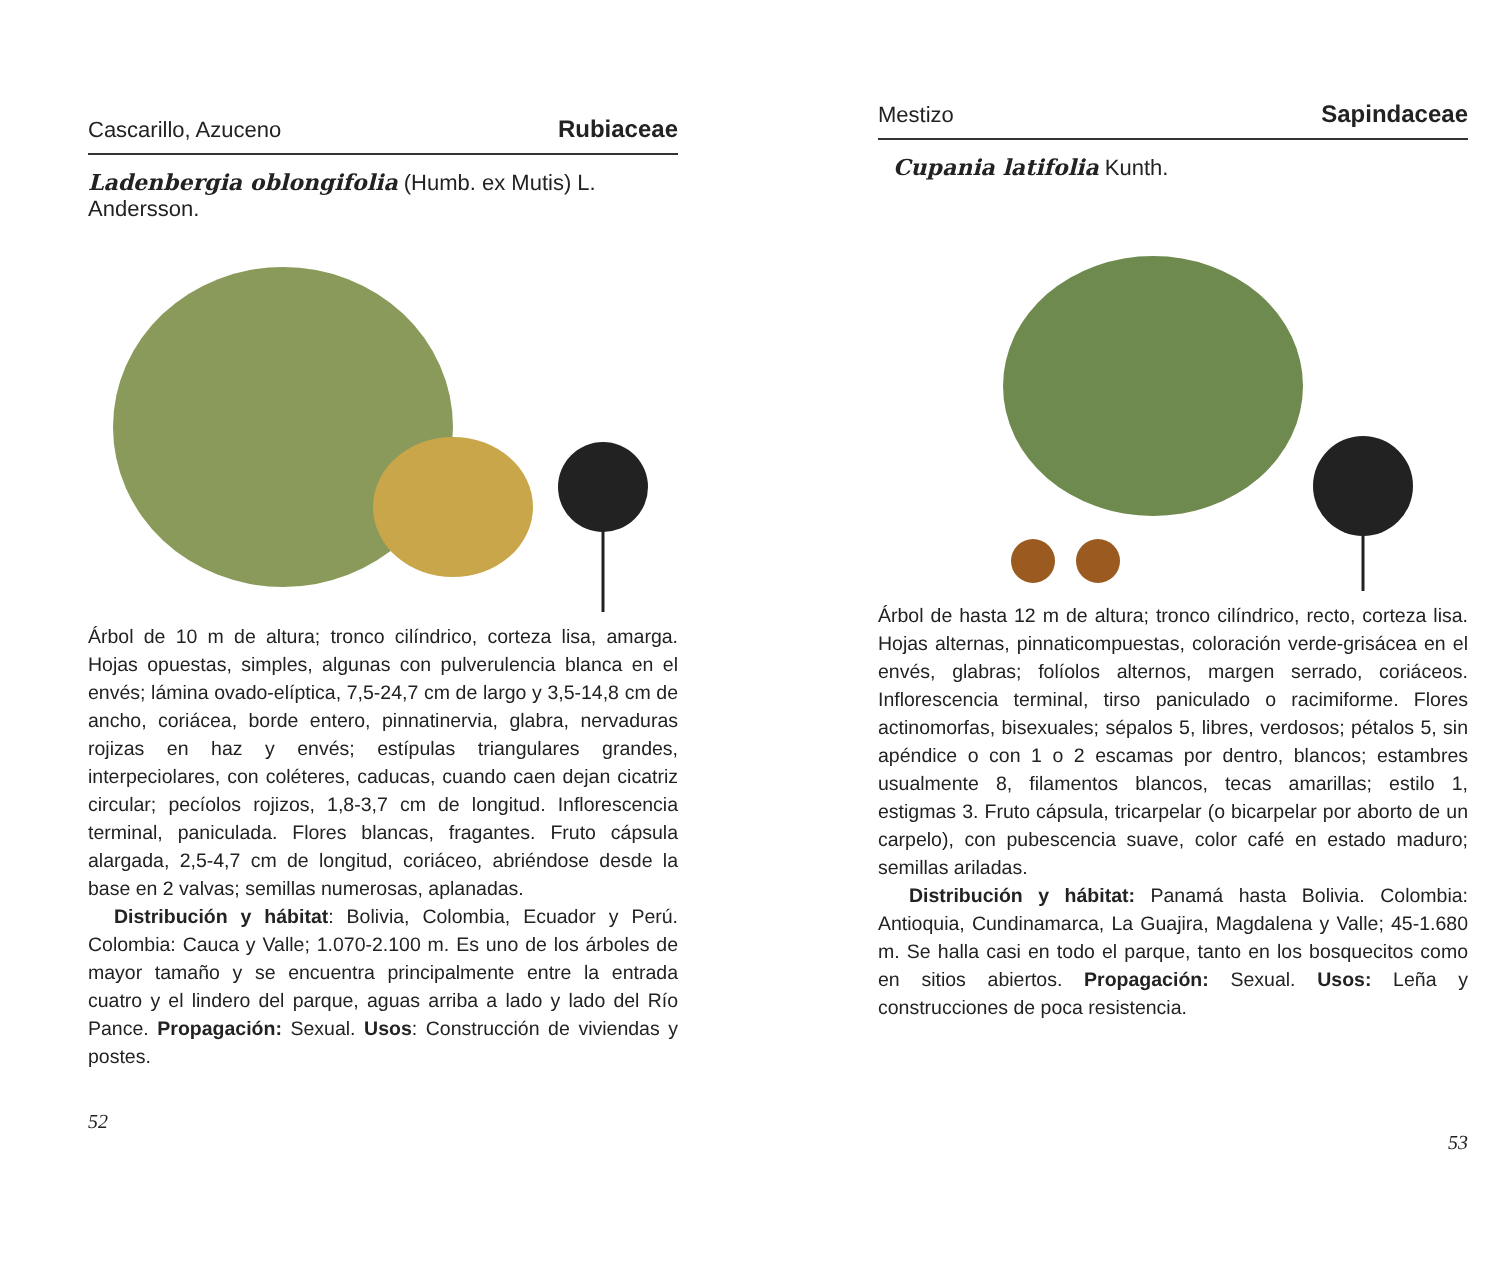Cascarillo, Azuceno Rubiaceae
Ladenbergia oblongifolia (Humb. ex Mutis) L. Andersson.
Árbol de 10 m de altura; tronco cilíndrico, corteza lisa, amarga. Hojas opuestas, simples, algunas con pulverulencia blanca en el envés; lámina ovado-elíptica, 7,5-24,7 cm de largo y 3,5-14,8 cm de ancho, coriácea, borde entero, pinnatinervia, glabra, nervaduras rojizas en haz y envés; estípulas triangulares grandes, interpeciolares, con coléteres, caducas, cuando caen dejan cicatriz circular; pecíolos rojizos, 1,8-3,7 cm de longitud. Inflorescencia terminal, paniculada. Flores blancas, fragantes. Fruto cápsula alargada, 2,5-4,7 cm de longitud, coriáceo, abriéndose desde la base en 2 valvas; semillas numerosas, aplanadas.
Distribución y hábitat: Bolivia, Colombia, Ecuador y Perú. Colombia: Cauca y Valle; 1.070-2.100 m. Es uno de los árboles de mayor tamaño y se encuentra principalmente entre la entrada cuatro y el lindero del parque, aguas arriba a lado y lado del Río Pance. Propagación: Sexual. Usos: Construcción de viviendas y postes.
52
Mestizo Sapindaceae
Cupania latifolia Kunth.
Árbol de hasta 12 m de altura; tronco cilíndrico, recto, corteza lisa. Hojas alternas, pinnaticompuestas, coloración verde-grisácea en el envés, glabras; folíolos alternos, margen serrado, coriáceos. Inflorescencia terminal, tirso paniculado o racimiforme. Flores actinomorfas, bisexuales; sépalos 5, libres, verdosos; pétalos 5, sin apéndice o con 1 o 2 escamas por dentro, blancos; estambres usualmente 8, filamentos blancos, tecas amarillas; estilo 1, estigmas 3. Fruto cápsula, tricarpelar (o bicarpelar por aborto de un carpelo), con pubescencia suave, color café en estado maduro; semillas ariladas.
Distribución y hábitat: Panamá hasta Bolivia. Colombia: Antioquia, Cundinamarca, La Guajira, Magdalena y Valle; 45-1.680 m. Se halla casi en todo el parque, tanto en los bosquecitos como en sitios abiertos. Propagación: Sexual. Usos: Leña y construcciones de poca resistencia.
53